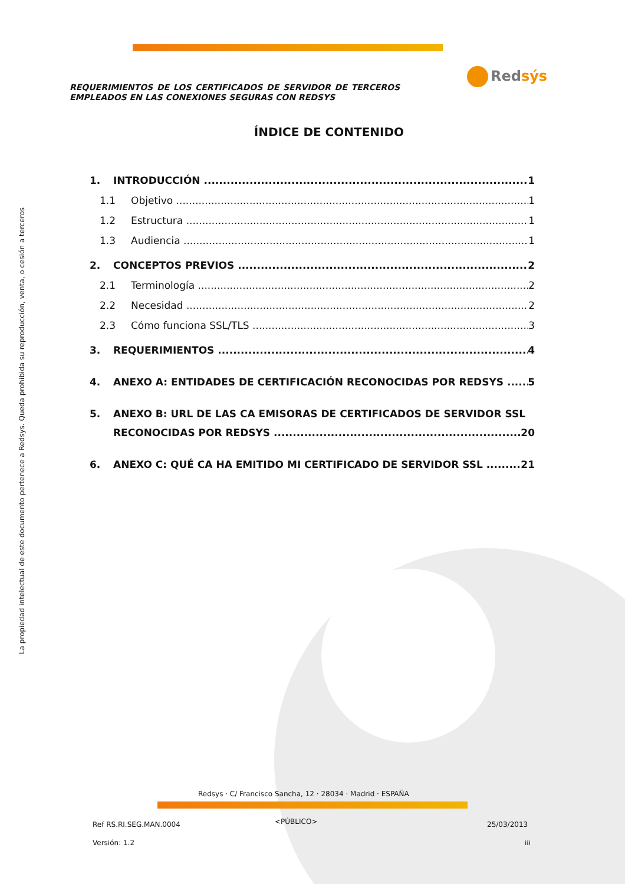La propiedad intelectual de este documento pertenece a Redsys. Queda prohibida su reproducción, venta, o cesión a terceros
Redsýs
REQUERIMIENTOS DE LOS CERTIFICADOS DE SERVIDOR DE TERCEROS EMPLEADOS EN LAS CONEXIONES SEGURAS CON REDSYS
ÍNDICE DE CONTENIDO
1. INTRODUCCIÓN 1
1.1 Objetivo 1
1.2 Estructura 1
1.3 Audiencia 1
2. CONCEPTOS PREVIOS 2
2.1 Terminología 2
2.2 Necesidad 2
2.3 Cómo funciona SSL/TLS 3
3. REQUERIMIENTOS 4
4. ANEXO A: ENTIDADES DE CERTIFICACIÓN RECONOCIDAS POR REDSYS 5
5. ANEXO B: URL DE LAS CA EMISORAS DE CERTIFICADOS DE SERVIDOR SSL
RECONOCIDAS POR REDSYS 20
6. ANEXO C: QUÉ CA HA EMITIDO MI CERTIFICADO DE SERVIDOR SSL 21
Redsys · C/ Francisco Sancha, 12 · 28034 · Madrid · ESPAÑA
Ref RS.RI.SEG.MAN.0004 <PÚBLICO> 25/03/2013
Versión: 1.2 iii